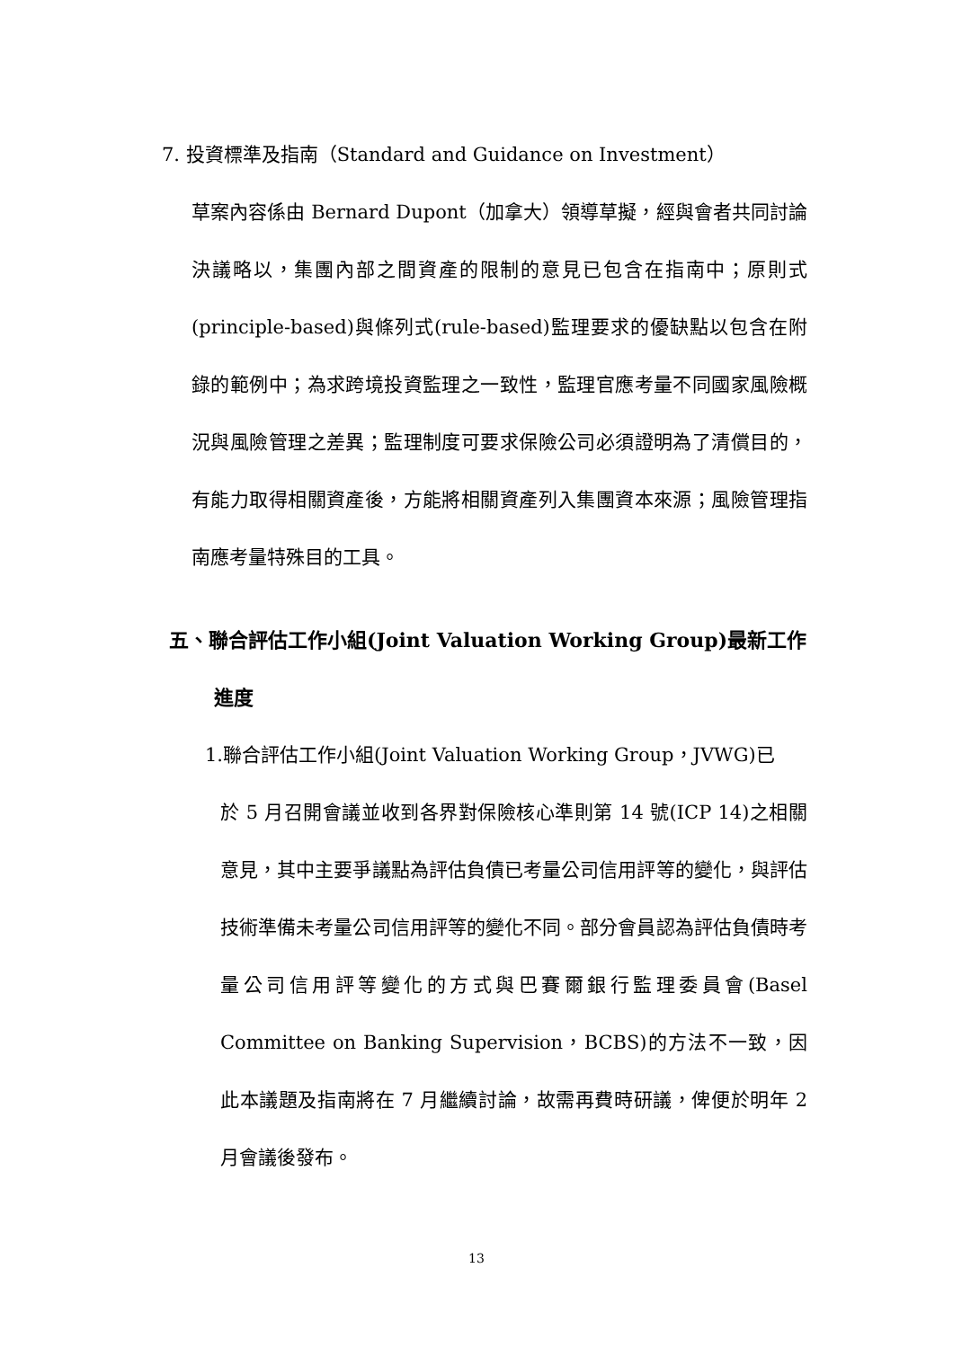7. 投資標準及指南（Standard and Guidance on Investment）
草案內容係由 Bernard Dupont（加拿大）領導草擬，經與會者共同討論決議略以，集團內部之間資產的限制的意見已包含在指南中；原則式(principle-based)與條列式(rule-based)監理要求的優缺點以包含在附錄的範例中；為求跨境投資監理之一致性，監理官應考量不同國家風險概況與風險管理之差異；監理制度可要求保險公司必須證明為了清償目的，有能力取得相關資產後，方能將相關資產列入集團資本來源；風險管理指南應考量特殊目的工具。
五、聯合評估工作小組(Joint Valuation Working Group)最新工作
進度
1.聯合評估工作小組(Joint Valuation Working Group，JVWG)已
於 5 月召開會議並收到各界對保險核心準則第 14 號(ICP 14)之相關意見，其中主要爭議點為評估負債已考量公司信用評等的變化，與評估技術準備未考量公司信用評等的變化不同。部分會員認為評估負債時考量公司信用評等變化的方式與巴賽爾銀行監理委員會(Basel Committee on Banking Supervision，BCBS)的方法不一致，因此本議題及指南將在 7 月繼續討論，故需再費時研議，俾便於明年 2 月會議後發布。
13